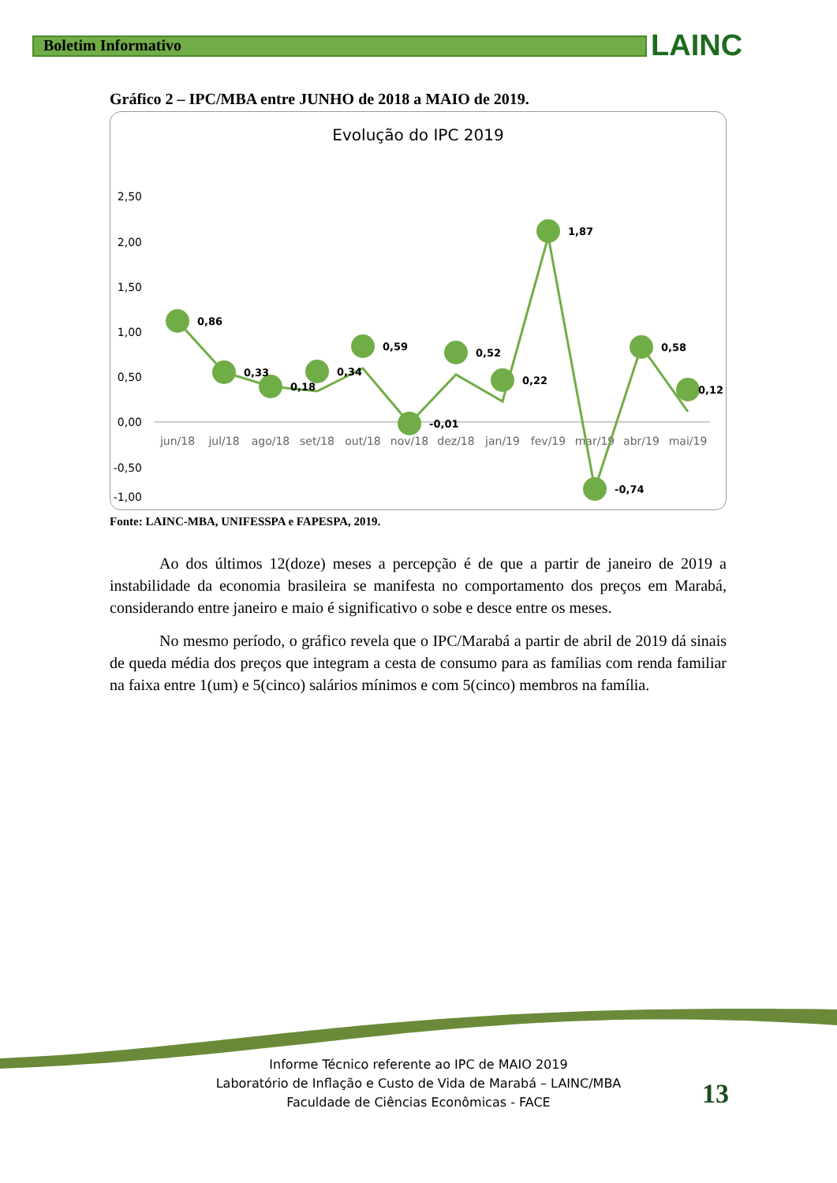Boletim Informativo LAINC
Gráfico 2 – IPC/MBA entre JUNHO de 2018 a MAIO de 2019.
Evolução do IPC 2019
2,50
2,00
1,50
1,00
0,50
0,00
-0,50
-1,00
jun/18
jul/18
ago/18
set/18
out/18
nov/18
dez/18
jan/19
fev/19
mar/19
abr/19
mai/19
0,86
0,33
0,18
0,34
0,59
-0,01
0,52
0,22
1,87
-0,74
0,58
0,12
Fonte: LAINC-MBA, UNIFESSPA e FAPESPA, 2019.
Ao dos últimos 12(doze) meses a percepção é de que a partir de janeiro de 2019 a instabilidade da economia brasileira se manifesta no comportamento dos preços em Marabá, considerando entre janeiro e maio é significativo o sobe e desce entre os meses.
No mesmo período, o gráfico revela que o IPC/Marabá a partir de abril de 2019 dá sinais de queda média dos preços que integram a cesta de consumo para as famílias com renda familiar na faixa entre 1(um) e 5(cinco) salários mínimos e com 5(cinco) membros na família.
Informe Técnico referente ao IPC de MAIO 2019
Laboratório de Inflação e Custo de Vida de Marabá – LAINC/MBA
Faculdade de Ciências Econômicas - FACE
13